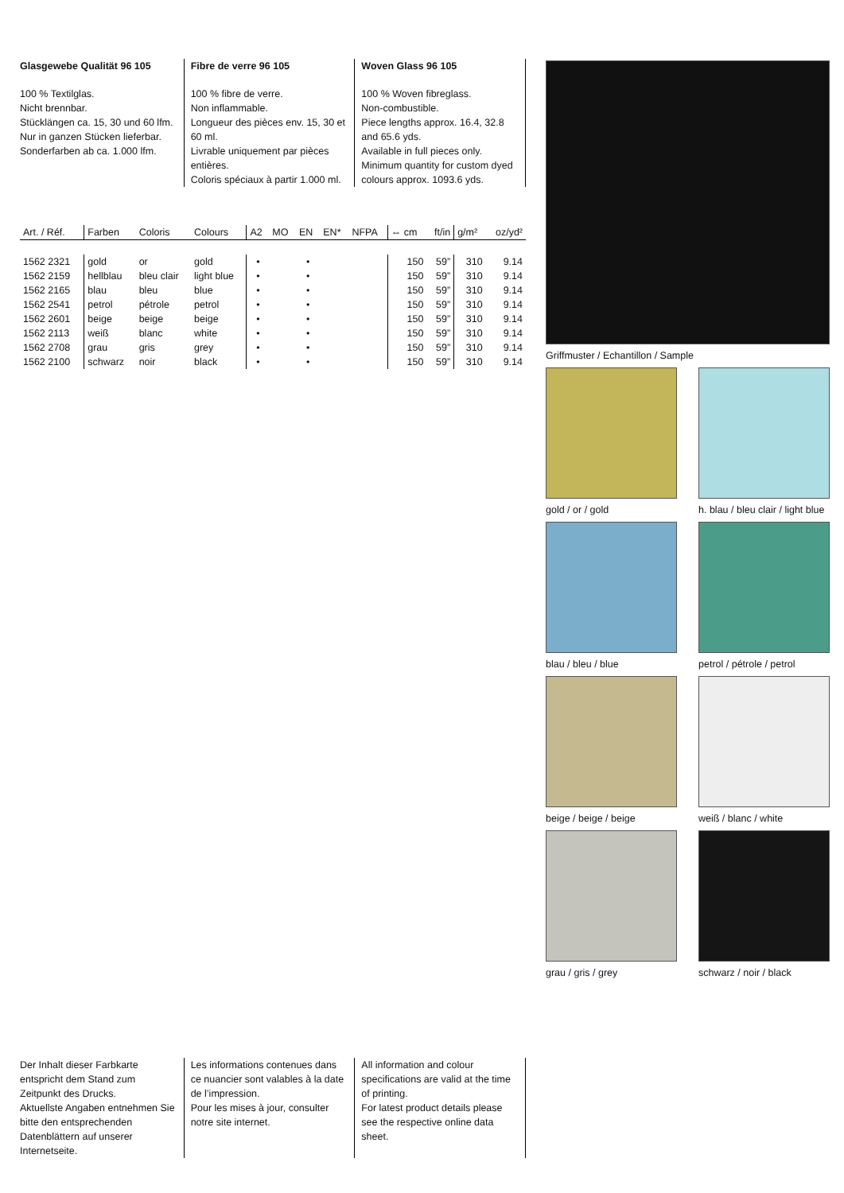Glasgewebe Qualität 96 105
100 % Textilglas.
Nicht brennbar.
Stücklängen ca. 15, 30 und 60 lfm.
Nur in ganzen Stücken lieferbar.
Sonderfarben ab ca. 1.000 lfm.
Fibre de verre 96 105
100 % fibre de verre.
Non inflammable.
Longueur des pièces env. 15, 30 et 60 ml.
Livrable uniquement par pièces entières.
Coloris spéciaux à partir 1.000 ml.
Woven Glass 96 105
100 % Woven fibreglass.
Non-combustible.
Piece lengths approx. 16.4, 32.8 and 65.6 yds.
Available in full pieces only.
Minimum quantity for custom dyed colours approx. 1093.6 yds.
| Art. / Réf. | Farben | Coloris | Colours | A2 | MO | EN | EN* | NFPA | ⇔ cm | ft/in | g/m² | oz/yd² |
| --- | --- | --- | --- | --- | --- | --- | --- | --- | --- | --- | --- | --- |
| 1562 2321 | gold | or | gold | • | | • | | | 150 | 59” | 310 | 9.14 |
| 1562 2159 | hellblau | bleu clair | light blue | • | | • | | | 150 | 59” | 310 | 9.14 |
| 1562 2165 | blau | bleu | blue | • | | • | | | 150 | 59” | 310 | 9.14 |
| 1562 2541 | petrol | pétrole | petrol | • | | • | | | 150 | 59” | 310 | 9.14 |
| 1562 2601 | beige | beige | beige | • | | • | | | 150 | 59” | 310 | 9.14 |
| 1562 2113 | weiß | blanc | white | • | | • | | | 150 | 59” | 310 | 9.14 |
| 1562 2708 | grau | gris | grey | • | | • | | | 150 | 59” | 310 | 9.14 |
| 1562 2100 | schwarz | noir | black | • | | • | | | 150 | 59” | 310 | 9.14 |
Griffmuster / Echantillon / Sample
gold / or / gold
h. blau / bleu clair / light blue
blau / bleu / blue
petrol / pétrole / petrol
beige / beige / beige
weiß / blanc / white
grau / gris / grey
schwarz / noir / black
Der Inhalt dieser Farbkarte entspricht dem Stand zum Zeitpunkt des Drucks.
Aktuellste Angaben entnehmen Sie bitte den entsprechenden Datenblättern auf unserer Internetseite.
Les informations contenues dans ce nuancier sont valables à la date de l’impression.
Pour les mises à jour, consulter notre site internet.
All information and colour specifications are valid at the time of printing.
For latest product details please see the respective online data sheet.